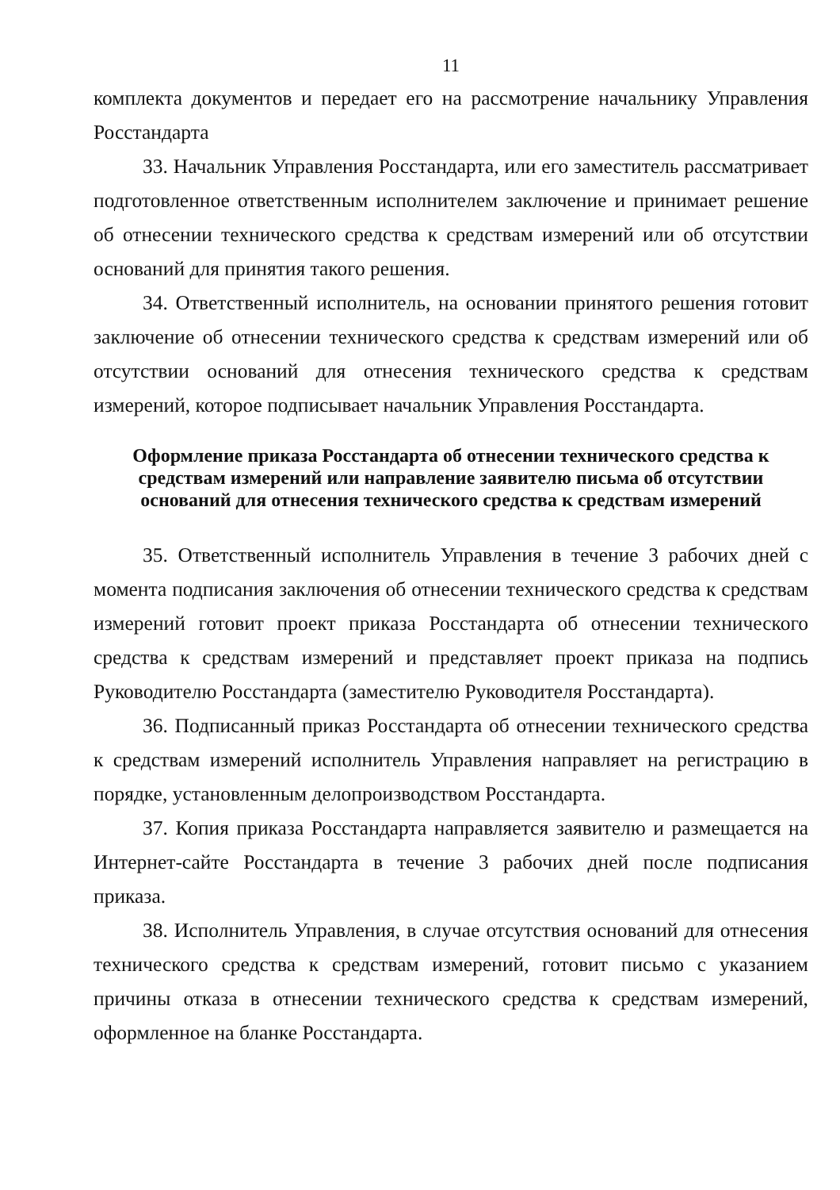11
комплекта документов и передает его на рассмотрение начальнику Управления Росстандарта
33. Начальник Управления Росстандарта, или его заместитель рассматривает подготовленное ответственным исполнителем заключение и принимает решение об отнесении технического средства к средствам измерений или об отсутствии оснований для принятия такого решения.
34. Ответственный исполнитель, на основании принятого решения готовит заключение об отнесении технического средства к средствам измерений или об отсутствии оснований для отнесения технического средства к средствам измерений, которое подписывает начальник Управления Росстандарта.
Оформление приказа Росстандарта об отнесении технического средства к средствам измерений или направление заявителю письма об отсутствии оснований для отнесения технического средства к средствам измерений
35. Ответственный исполнитель Управления в течение 3 рабочих дней с момента подписания заключения об отнесении технического средства к средствам измерений готовит проект приказа Росстандарта об отнесении технического средства к средствам измерений и представляет проект приказа на подпись Руководителю Росстандарта (заместителю Руководителя Росстандарта).
36. Подписанный приказ Росстандарта об отнесении технического средства к средствам измерений исполнитель Управления направляет на регистрацию в порядке, установленным делопроизводством Росстандарта.
37. Копия приказа Росстандарта направляется заявителю и размещается на Интернет-сайте Росстандарта в течение 3 рабочих дней после подписания приказа.
38. Исполнитель Управления, в случае отсутствия оснований для отнесения технического средства к средствам измерений, готовит письмо с указанием причины отказа в отнесении технического средства к средствам измерений, оформленное на бланке Росстандарта.